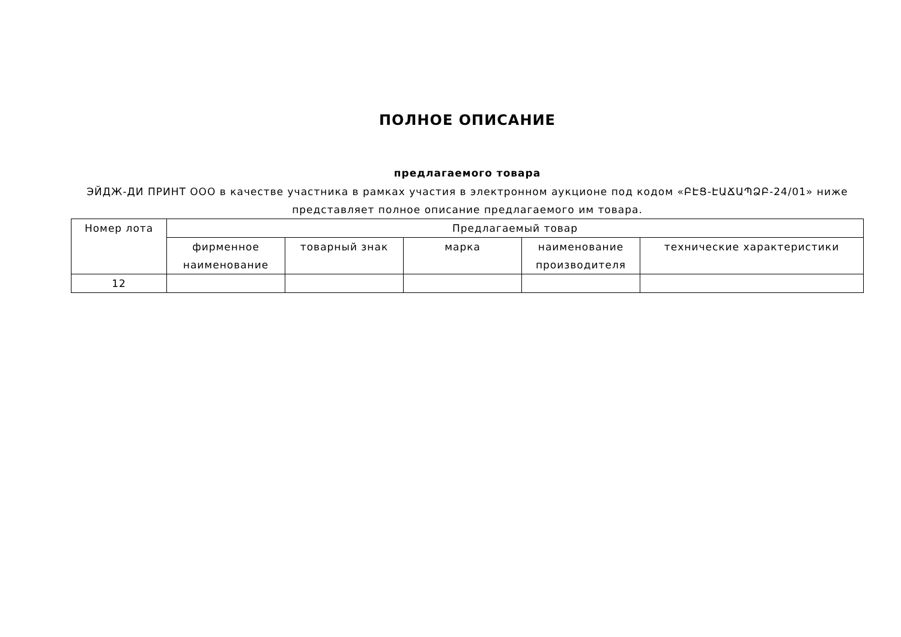ПОЛНОЕ ОПИСАНИЕ
предлагаемого товара
ЭЙДЖ-ДИ ПРИНТ ООО в качестве участника в рамках участия в электронном аукционе под кодом «ԲԷՑ-ԷԱՃԱՊՁԲ-24/01» ниже представляет полное описание предлагаемого им товара.
| Номер лота | Предлагаемый товар | | | | |
| --- | --- | --- | --- | --- | --- |
| | фирменное наименование | товарный знак | марка | наименование производителя | технические характеристики |
| 12 | | | | | |